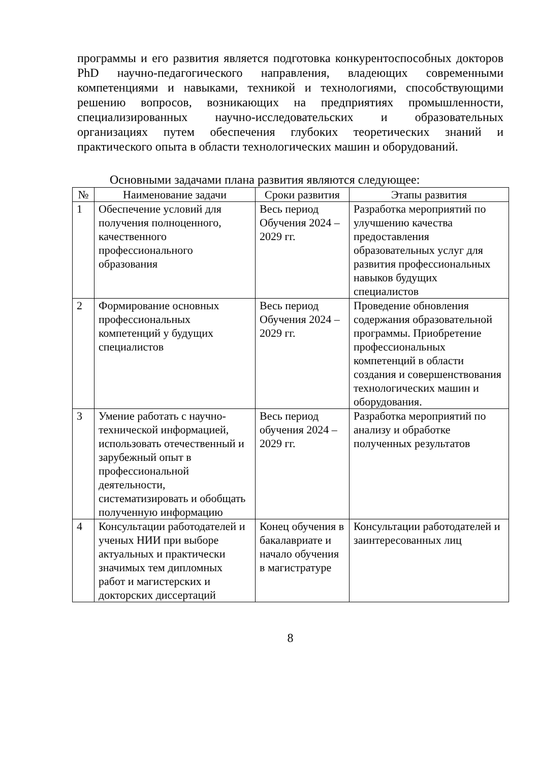программы и его развития является подготовка конкурентоспособных докторов PhD научно-педагогического направления, владеющих современными компетенциями и навыками, техникой и технологиями, способствующими решению вопросов, возникающих на предприятиях промышленности, специализированных научно-исследовательских и образовательных организациях путем обеспечения глубоких теоретических знаний и практического опыта в области технологических машин и оборудований.
Основными задачами плана развития являются следующее:
| № | Наименование задачи | Сроки развития | Этапы развития |
| --- | --- | --- | --- |
| 1 | Обеспечение условий для получения полноценного, качественного профессионального образования | Весь период Обучения 2024 – 2029 гг. | Разработка мероприятий по улучшению качества предоставления образовательных услуг для развития профессиональных навыков будущих специалистов |
| 2 | Формирование основных профессиональных компетенций у будущих специалистов | Весь период Обучения 2024 – 2029 гг. | Проведение обновления содержания образовательной программы. Приобретение профессиональных компетенций в области создания и совершенствования технологических машин и оборудования. |
| 3 | Умение работать с научно-технической информацией, использовать отечественный и зарубежный опыт в профессиональной деятельности, систематизировать и обобщать полученную информацию | Весь период обучения 2024 – 2029 гг. | Разработка мероприятий по анализу и обработке полученных результатов |
| 4 | Консультации работодателей и ученых НИИ при выборе актуальных и практически значимых тем дипломных работ и магистерских и докторских диссертаций | Конец обучения в бакалавриате и начало обучения в магистратуре | Консультации работодателей и заинтересованных лиц |
8